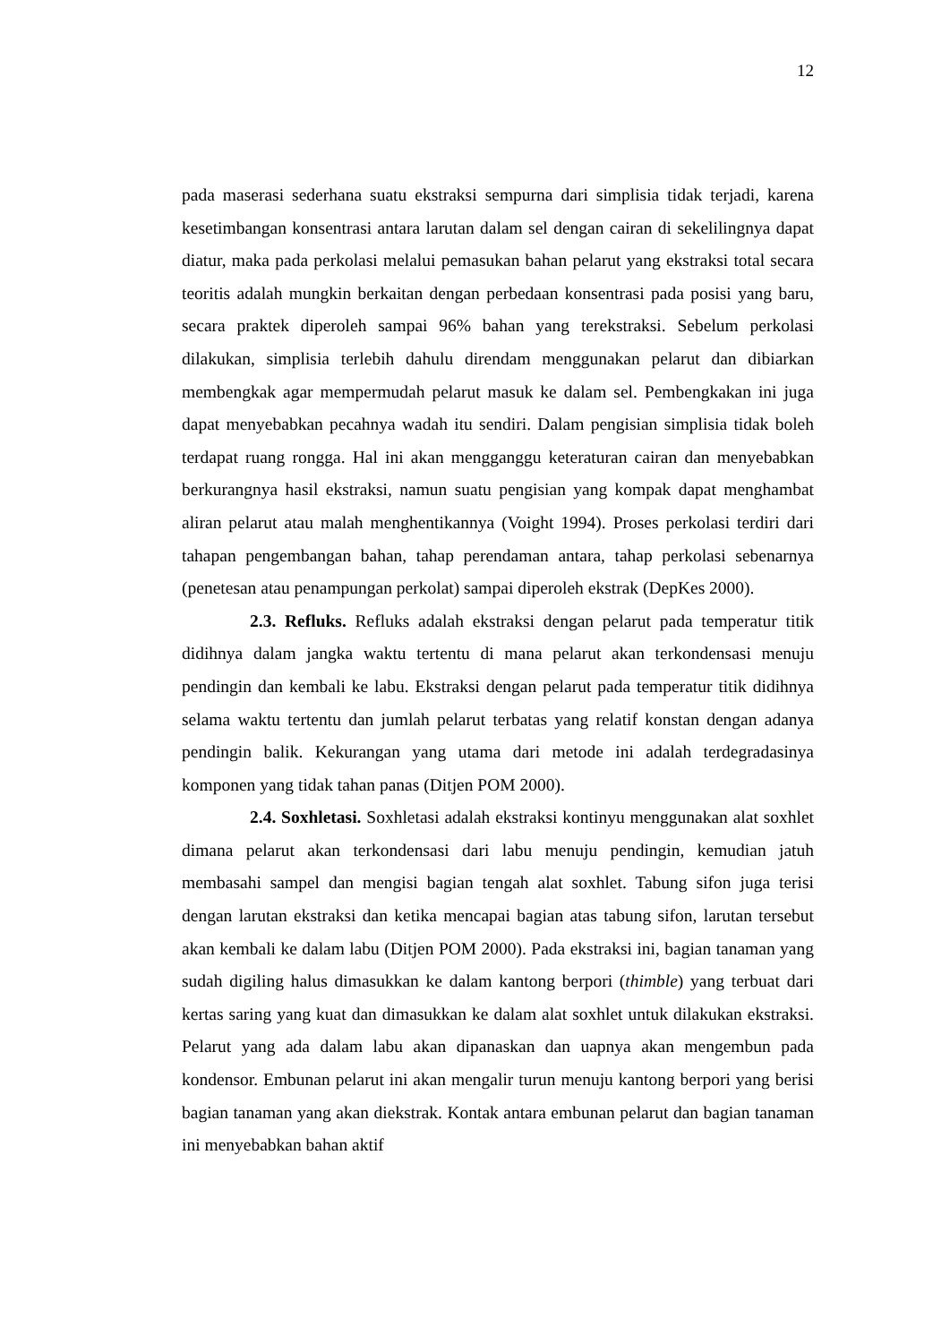12
pada maserasi sederhana suatu ekstraksi sempurna dari simplisia tidak terjadi, karena kesetimbangan konsentrasi antara larutan dalam sel dengan cairan di sekelilingnya dapat diatur, maka pada perkolasi melalui pemasukan bahan pelarut yang ekstraksi total secara teoritis adalah mungkin berkaitan dengan perbedaan konsentrasi pada posisi yang baru, secara praktek diperoleh sampai 96% bahan yang terekstraksi. Sebelum perkolasi dilakukan, simplisia terlebih dahulu direndam menggunakan pelarut dan dibiarkan membengkak agar mempermudah pelarut masuk ke dalam sel. Pembengkakan ini juga dapat menyebabkan pecahnya wadah itu sendiri. Dalam pengisian simplisia tidak boleh terdapat ruang rongga. Hal ini akan mengganggu keteraturan cairan dan menyebabkan berkurangnya hasil ekstraksi, namun suatu pengisian yang kompak dapat menghambat aliran pelarut atau malah menghentikannya (Voight 1994). Proses perkolasi terdiri dari tahapan pengembangan bahan, tahap perendaman antara, tahap perkolasi sebenarnya (penetesan atau penampungan perkolat) sampai diperoleh ekstrak (DepKes 2000).
2.3. Refluks. Refluks adalah ekstraksi dengan pelarut pada temperatur titik didihnya dalam jangka waktu tertentu di mana pelarut akan terkondensasi menuju pendingin dan kembali ke labu. Ekstraksi dengan pelarut pada temperatur titik didihnya selama waktu tertentu dan jumlah pelarut terbatas yang relatif konstan dengan adanya pendingin balik. Kekurangan yang utama dari metode ini adalah terdegradasinya komponen yang tidak tahan panas (Ditjen POM 2000).
2.4. Soxhletasi. Soxhletasi adalah ekstraksi kontinyu menggunakan alat soxhlet dimana pelarut akan terkondensasi dari labu menuju pendingin, kemudian jatuh membasahi sampel dan mengisi bagian tengah alat soxhlet. Tabung sifon juga terisi dengan larutan ekstraksi dan ketika mencapai bagian atas tabung sifon, larutan tersebut akan kembali ke dalam labu (Ditjen POM 2000). Pada ekstraksi ini, bagian tanaman yang sudah digiling halus dimasukkan ke dalam kantong berpori (thimble) yang terbuat dari kertas saring yang kuat dan dimasukkan ke dalam alat soxhlet untuk dilakukan ekstraksi. Pelarut yang ada dalam labu akan dipanaskan dan uapnya akan mengembun pada kondensor. Embunan pelarut ini akan mengalir turun menuju kantong berpori yang berisi bagian tanaman yang akan diekstrak. Kontak antara embunan pelarut dan bagian tanaman ini menyebabkan bahan aktif